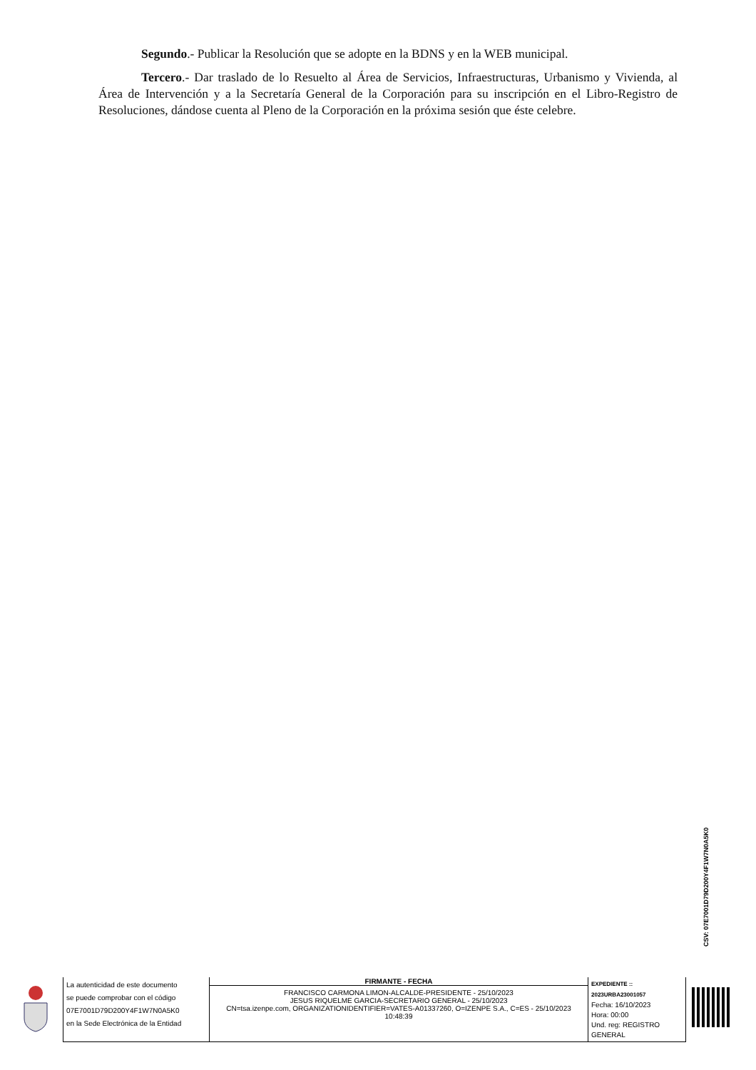Segundo.- Publicar la Resolución que se adopte en la BDNS y en la WEB municipal.
Tercero.- Dar traslado de lo Resuelto al Área de Servicios, Infraestructuras, Urbanismo y Vivienda, al Área de Intervención y a la Secretaría General de la Corporación para su inscripción en el Libro-Registro de Resoluciones, dándose cuenta al Pleno de la Corporación en la próxima sesión que éste celebre.
CSV: 07E7001D79D200Y4F1W7N0A5K0
| La autenticidad de este documento se puede comprobar con el código 07E7001D79D200Y4F1W7N0A5K0 en la Sede Electrónica de la Entidad | FIRMANTE - FECHA FRANCISCO CARMONA LIMON-ALCALDE-PRESIDENTE - 25/10/2023 JESUS RIQUELME GARCIA-SECRETARIO GENERAL - 25/10/2023 CN=tsa.izenpe.com, ORGANIZATIONIDENTIFIER=VATES-A01337260, O=IZENPE S.A., C=ES - 25/10/2023 10:48:39 | EXPEDIENTE :: 2023URBA23001057 Fecha: 16/10/2023 Hora: 00:00 Und. reg: REGISTRO GENERAL |